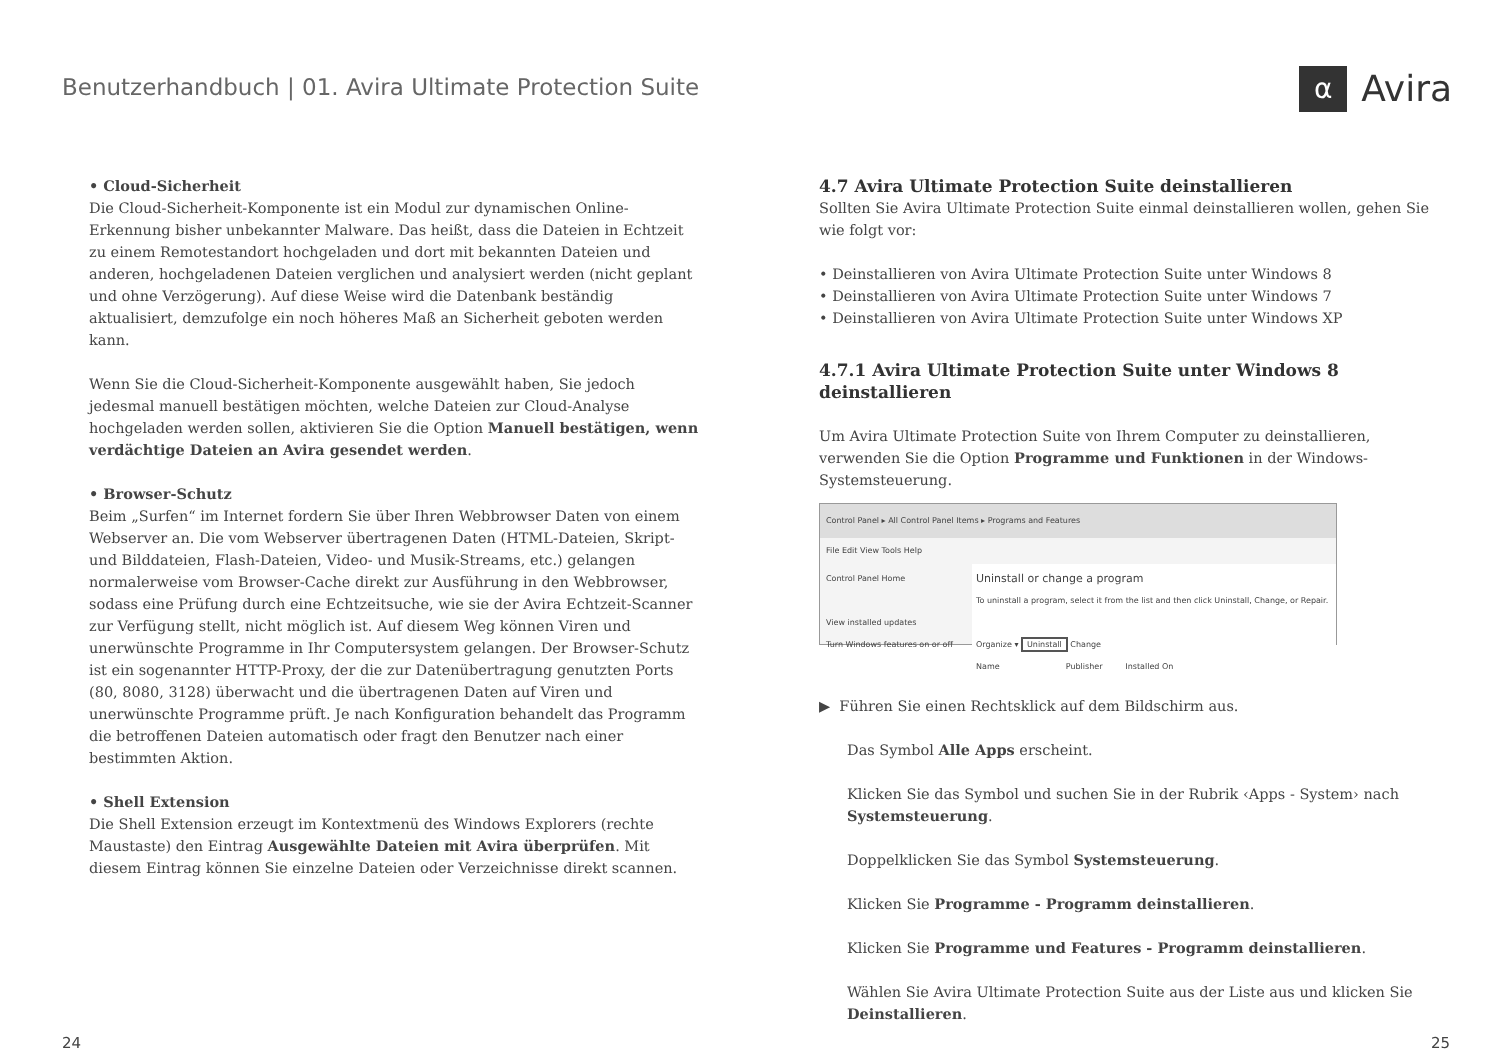Benutzerhandbuch | 01. Avira Ultimate Protection Suite
α Avira
• Cloud-Sicherheit
Die Cloud-Sicherheit-Komponente ist ein Modul zur dynamischen Online-Erkennung bisher unbekannter Malware. Das heißt, dass die Dateien in Echtzeit zu einem Remotestandort hochgeladen und dort mit bekannten Dateien und anderen, hochgeladenen Dateien verglichen und analysiert werden (nicht geplant und ohne Verzögerung). Auf diese Weise wird die Datenbank beständig aktualisiert, demzufolge ein noch höheres Maß an Sicherheit geboten werden kann.
Wenn Sie die Cloud-Sicherheit-Komponente ausgewählt haben, Sie jedoch jedesmal manuell bestätigen möchten, welche Dateien zur Cloud-Analyse hochgeladen werden sollen, aktivieren Sie die Option Manuell bestätigen, wenn verdächtige Dateien an Avira gesendet werden.
• Browser-Schutz
Beim „Surfen“ im Internet fordern Sie über Ihren Webbrowser Daten von einem Webserver an. Die vom Webserver übertragenen Daten (HTML-Dateien, Skript- und Bilddateien, Flash-Dateien, Video- und Musik-Streams, etc.) gelangen normalerweise vom Browser-Cache direkt zur Ausführung in den Webbrowser, sodass eine Prüfung durch eine Echtzeitsuche, wie sie der Avira Echtzeit-Scanner zur Verfügung stellt, nicht möglich ist. Auf diesem Weg können Viren und unerwünschte Programme in Ihr Computersystem gelangen. Der Browser-Schutz ist ein sogenannter HTTP-Proxy, der die zur Datenübertragung genutzten Ports (80, 8080, 3128) überwacht und die übertragenen Daten auf Viren und unerwünschte Programme prüft. Je nach Konfiguration behandelt das Programm die betroffenen Dateien automatisch oder fragt den Benutzer nach einer bestimmten Aktion.
• Shell Extension
Die Shell Extension erzeugt im Kontextmenü des Windows Explorers (rechte Maustaste) den Eintrag Ausgewählte Dateien mit Avira überprüfen. Mit diesem Eintrag können Sie einzelne Dateien oder Verzeichnisse direkt scannen.
4.7 Avira Ultimate Protection Suite deinstallieren
Sollten Sie Avira Ultimate Protection Suite einmal deinstallieren wollen, gehen Sie wie folgt vor:
• Deinstallieren von Avira Ultimate Protection Suite unter Windows 8
• Deinstallieren von Avira Ultimate Protection Suite unter Windows 7
• Deinstallieren von Avira Ultimate Protection Suite unter Windows XP
4.7.1 Avira Ultimate Protection Suite unter Windows 8 deinstallieren
Um Avira Ultimate Protection Suite von Ihrem Computer zu deinstallieren, verwenden Sie die Option Programme und Funktionen in der Windows-Systemsteuerung.
Control Panel ▸ All Control Panel Items ▸ Programs and Features
File Edit View Tools Help
Control Panel Home
View installed updates
Turn Windows features on or off
Uninstall or change a program
To uninstall a program, select it from the list and then click Uninstall, Change, or Repair.
Organize ▾ Uninstall Change
Name Publisher Installed On
▶ Führen Sie einen Rechtsklick auf dem Bildschirm aus.
Das Symbol Alle Apps erscheint.
Klicken Sie das Symbol und suchen Sie in der Rubrik ‹Apps - System› nach Systemsteuerung.
Doppelklicken Sie das Symbol Systemsteuerung.
Klicken Sie Programme - Programm deinstallieren.
Klicken Sie Programme und Features - Programm deinstallieren.
Wählen Sie Avira Ultimate Protection Suite aus der Liste aus und klicken Sie Deinstallieren.
24 25